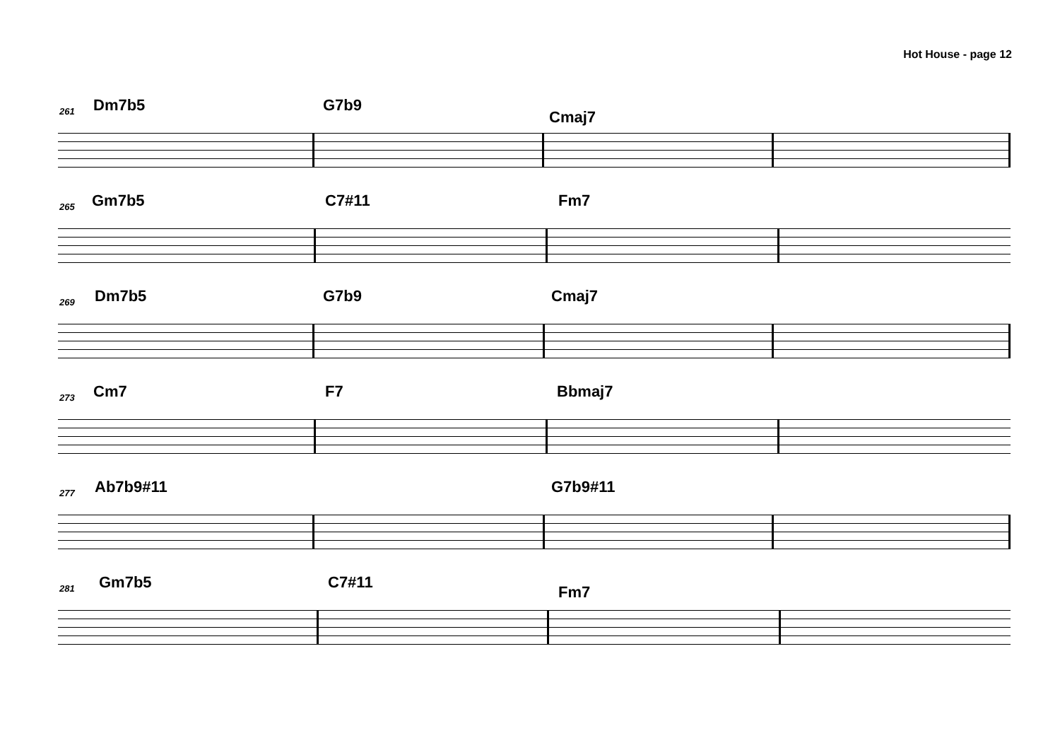Hot House - page 12
261 Dm7b5 G7b9
Cmaj7
265 Gm7b5 C7#11 Fm7
269 Dm7b5 G7b9 Cmaj7
273 Cm7 F7 Bbmaj7
277 Ab7b9#11 G7b9#11
281 Gm7b5 C7#11
Fm7